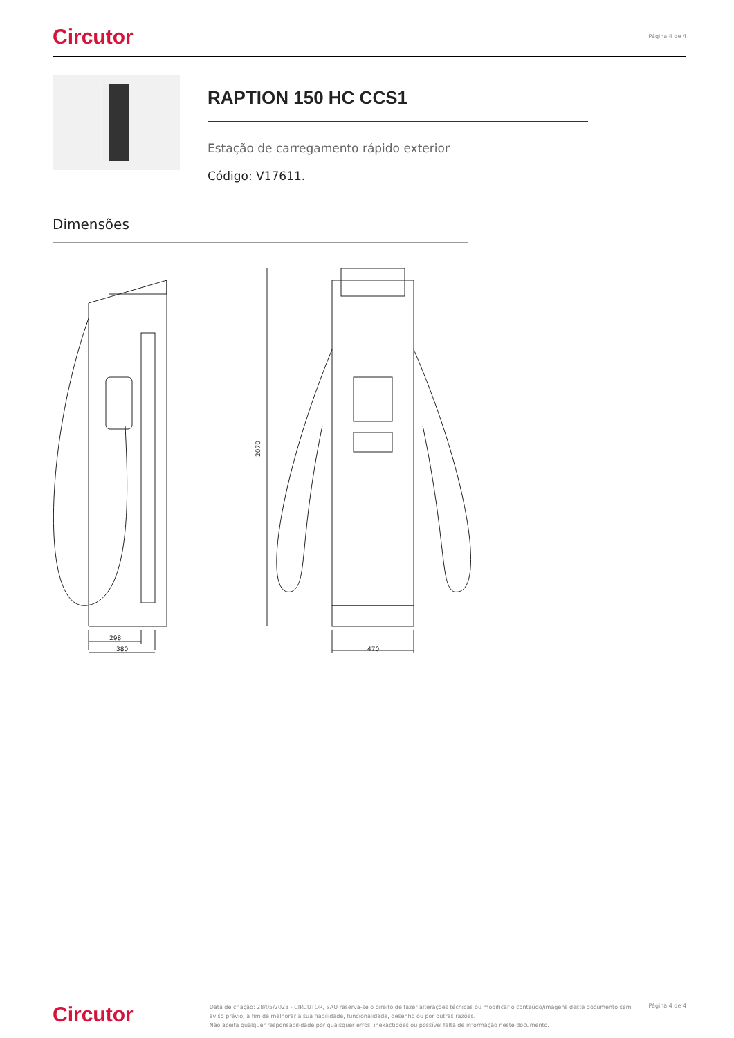Circutor
Página 4 de 4
RAPTION 150 HC CCS1
Estação de carregamento rápido exterior
Código: V17611.
Dimensões
298
380
2070
470
Circutor
Data de criação: 28/05/2023 - CIRCUTOR, SAU reserva-se o direito de fazer alterações técnicas ou modificar o conteúdo/imagens deste documento sem aviso prévio, a fim de melhorar a sua fiabilidade, funcionalidade, desenho ou por outras razões.
Não aceita qualquer responsabilidade por quaisquer erros, inexactidões ou possível falta de informação neste documento.
Página 4 de 4